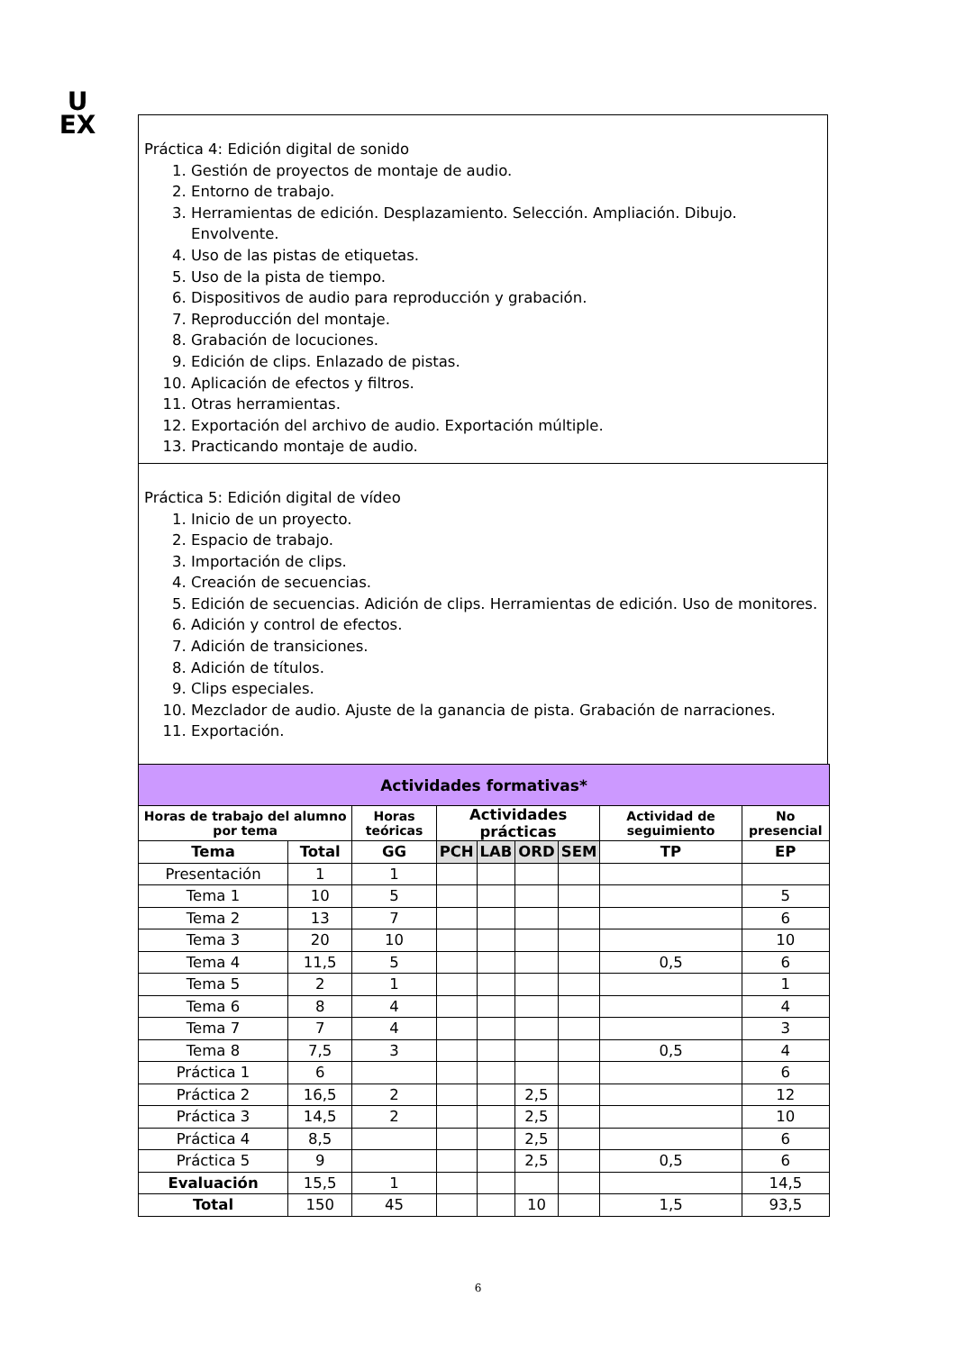U
EX
Práctica 4: Edición digital de sonido
1. Gestión de proyectos de montaje de audio.
2. Entorno de trabajo.
3. Herramientas de edición. Desplazamiento. Selección. Ampliación. Dibujo. Envolvente.
4. Uso de las pistas de etiquetas.
5. Uso de la pista de tiempo.
6. Dispositivos de audio para reproducción y grabación.
7. Reproducción del montaje.
8. Grabación de locuciones.
9. Edición de clips. Enlazado de pistas.
10. Aplicación de efectos y filtros.
11. Otras herramientas.
12. Exportación del archivo de audio. Exportación múltiple.
13. Practicando montaje de audio.
Práctica 5: Edición digital de vídeo
1. Inicio de un proyecto.
2. Espacio de trabajo.
3. Importación de clips.
4. Creación de secuencias.
5. Edición de secuencias. Adición de clips. Herramientas de edición. Uso de monitores.
6. Adición y control de efectos.
7. Adición de transiciones.
8. Adición de títulos.
9. Clips especiales.
10. Mezclador de audio. Ajuste de la ganancia de pista. Grabación de narraciones.
11. Exportación.
| Actividades formativas* | | | | | | | | |
| --- | --- | --- | --- | --- | --- | --- | --- | --- |
| Horas de trabajo del alumno por tema | | Horas teóricas | Actividades prácticas | | | | Actividad de seguimiento | No presencial |
| Tema | Total | GG | PCH | LAB | ORD | SEM | TP | EP |
| Presentación | 1 | 1 | | | | | | |
| Tema 1 | 10 | 5 | | | | | | 5 |
| Tema 2 | 13 | 7 | | | | | | 6 |
| Tema 3 | 20 | 10 | | | | | | 10 |
| Tema 4 | 11,5 | 5 | | | | | 0,5 | 6 |
| Tema 5 | 2 | 1 | | | | | | 1 |
| Tema 6 | 8 | 4 | | | | | | 4 |
| Tema 7 | 7 | 4 | | | | | | 3 |
| Tema 8 | 7,5 | 3 | | | | | 0,5 | 4 |
| Práctica 1 | 6 | | | | | | | 6 |
| Práctica 2 | 16,5 | 2 | | | 2,5 | | | 12 |
| Práctica 3 | 14,5 | 2 | | | 2,5 | | | 10 |
| Práctica 4 | 8,5 | | | | 2,5 | | | 6 |
| Práctica 5 | 9 | | | | 2,5 | | 0,5 | 6 |
| Evaluación | 15,5 | 1 | | | | | | 14,5 |
| Total | 150 | 45 | | | 10 | | 1,5 | 93,5 |
6